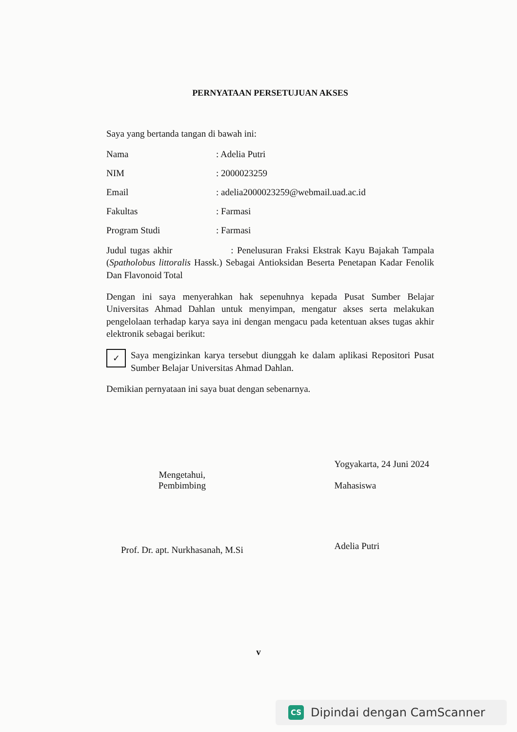PERNYATAAN PERSETUJUAN AKSES
Saya yang bertanda tangan di bawah ini:
Nama : Adelia Putri
NIM : 2000023259
Email : adelia2000023259@webmail.uad.ac.id
Fakultas : Farmasi
Program Studi : Farmasi
Judul tugas akhir : Penelusuran Fraksi Ekstrak Kayu Bajakah Tampala (Spatholobus littoralis Hassk.) Sebagai Antioksidan Beserta Penetapan Kadar Fenolik Dan Flavonoid Total
Dengan ini saya menyerahkan hak sepenuhnya kepada Pusat Sumber Belajar Universitas Ahmad Dahlan untuk menyimpan, mengatur akses serta melakukan pengelolaan terhadap karya saya ini dengan mengacu pada ketentuan akses tugas akhir elektronik sebagai berikut:
✓
Saya mengizinkan karya tersebut diunggah ke dalam aplikasi Repositori Pusat Sumber Belajar Universitas Ahmad Dahlan.
Demikian pernyataan ini saya buat dengan sebenarnya.
Mengetahui,
Pembimbing
Prof. Dr. apt. Nurkhasanah, M.Si
Yogyakarta, 24 Juni 2024
Mahasiswa
Adelia Putri
v
CS Dipindai dengan CamScanner